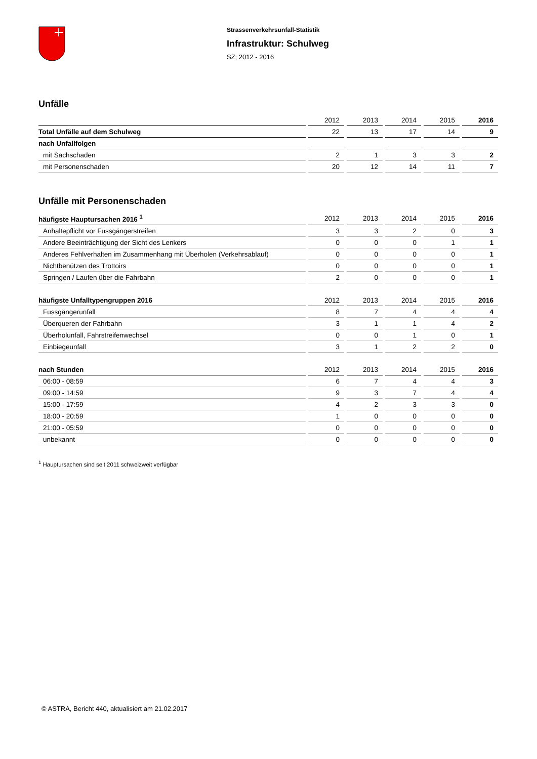Strassenverkehrsunfall-Statistik
Infrastruktur: Schulweg
SZ; 2012 - 2016
Unfälle
| | 2012 | 2013 | 2014 | 2015 | 2016 |
| --- | --- | --- | --- | --- | --- |
| Total Unfälle auf dem Schulweg | 22 | 13 | 17 | 14 | 9 |
| nach Unfallfolgen | | | | | |
| mit Sachschaden | 2 | 1 | 3 | 3 | 2 |
| mit Personenschaden | 20 | 12 | 14 | 11 | 7 |
Unfälle mit Personenschaden
| häufigste Hauptursachen 2016 <sup>1</sup> | 2012 | 2013 | 2014 | 2015 | 2016 |
| --- | --- | --- | --- | --- | --- |
| Anhaltepflicht vor Fussgängerstreifen | 3 | 3 | 2 | 0 | 3 |
| Andere Beeinträchtigung der Sicht des Lenkers | 0 | 0 | 0 | 1 | 1 |
| Anderes Fehlverhalten im Zusammenhang mit Überholen (Verkehrsablauf) | 0 | 0 | 0 | 0 | 1 |
| Nichtbenützen des Trottoirs | 0 | 0 | 0 | 0 | 1 |
| Springen / Laufen über die Fahrbahn | 2 | 0 | 0 | 0 | 1 |
| häufigste Unfalltypengruppen 2016 | 2012 | 2013 | 2014 | 2015 | 2016 |
| --- | --- | --- | --- | --- | --- |
| Fussgängerunfall | 8 | 7 | 4 | 4 | 4 |
| Überqueren der Fahrbahn | 3 | 1 | 1 | 4 | 2 |
| Überholunfall, Fahrstreifenwechsel | 0 | 0 | 1 | 0 | 1 |
| Einbiegeunfall | 3 | 1 | 2 | 2 | 0 |
| nach Stunden | 2012 | 2013 | 2014 | 2015 | 2016 |
| --- | --- | --- | --- | --- | --- |
| 06:00 - 08:59 | 6 | 7 | 4 | 4 | 3 |
| 09:00 - 14:59 | 9 | 3 | 7 | 4 | 4 |
| 15:00 - 17:59 | 4 | 2 | 3 | 3 | 0 |
| 18:00 - 20:59 | 1 | 0 | 0 | 0 | 0 |
| 21:00 - 05:59 | 0 | 0 | 0 | 0 | 0 |
| unbekannt | 0 | 0 | 0 | 0 | 0 |
<sup>1</sup> Hauptursachen sind seit 2011 schweizweit verfügbar
© ASTRA, Bericht 440, aktualisiert am 21.02.2017